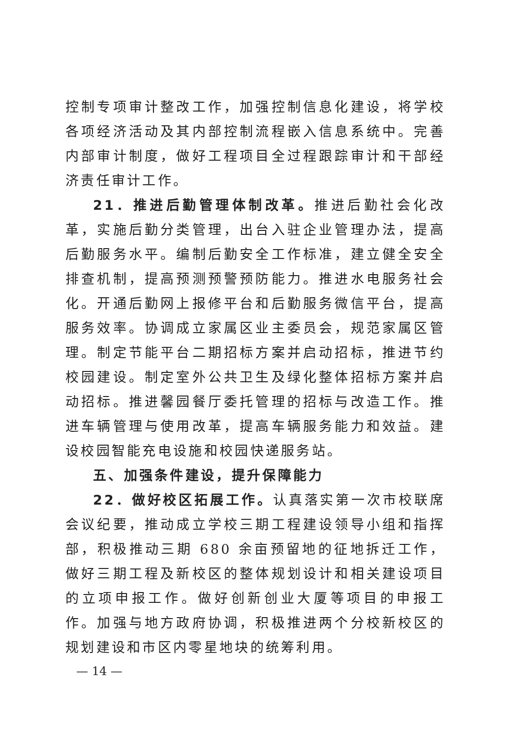控制专项审计整改工作，加强控制信息化建设，将学校各项经济活动及其内部控制流程嵌入信息系统中。完善内部审计制度，做好工程项目全过程跟踪审计和干部经济责任审计工作。
21．推进后勤管理体制改革。推进后勤社会化改革，实施后勤分类管理，出台入驻企业管理办法，提高后勤服务水平。编制后勤安全工作标准，建立健全安全排查机制，提高预测预警预防能力。推进水电服务社会化。开通后勤网上报修平台和后勤服务微信平台，提高服务效率。协调成立家属区业主委员会，规范家属区管理。制定节能平台二期招标方案并启动招标，推进节约校园建设。制定室外公共卫生及绿化整体招标方案并启动招标。推进馨园餐厅委托管理的招标与改造工作。推进车辆管理与使用改革，提高车辆服务能力和效益。建设校园智能充电设施和校园快递服务站。
五、加强条件建设，提升保障能力
22．做好校区拓展工作。认真落实第一次市校联席会议纪要，推动成立学校三期工程建设领导小组和指挥部，积极推动三期 680 余亩预留地的征地拆迁工作，做好三期工程及新校区的整体规划设计和相关建设项目的立项申报工作。做好创新创业大厦等项目的申报工作。加强与地方政府协调，积极推进两个分校新校区的规划建设和市区内零星地块的统筹利用。
— 14 —